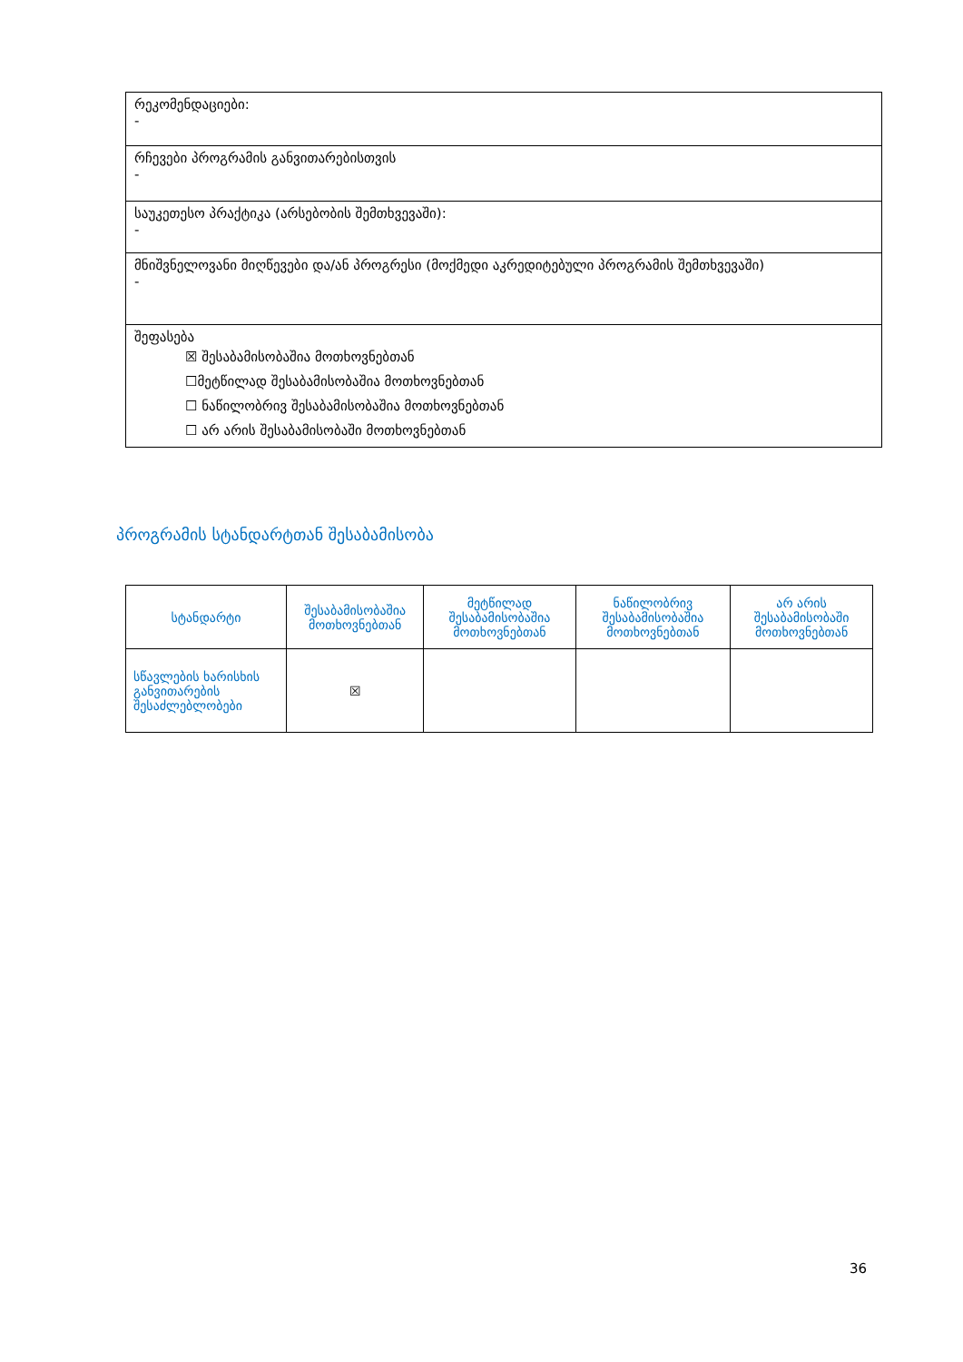| რეკომენდაციები: - |
| რჩევები პროგრამის განვითარებისთვის - |
| საუკეთესო პრაქტიკა (არსებობის შემთხვევაში): - |
| მნიშვნელოვანი მიღწევები და/ან პროგრესი (მოქმედი აკრედიტებული პროგრამის შემთხვევაში) - |
| შეფასება ☒ შესაბამისობაშია მოთხოვნებთან ☐მეტწილად შესაბამისობაშია მოთხოვნებთან ☐ ნაწილობრივ შესაბამისობაშია მოთხოვნებთან ☐ არ არის შესაბამისობაში მოთხოვნებთან |
პროგრამის სტანდარტთან შესაბამისობა
| სტანდარტი | შესაბამისობაშია მოთხოვნებთან | მეტწილად შესაბამისობაშია მოთხოვნებთან | ნაწილობრივ შესაბამისობაშია მოთხოვნებთან | არ არის შესაბამისობაში მოთხოვნებთან |
| --- | --- | --- | --- | --- |
| სწავლების ხარისხის განვითარების შესაძლებლობები | ☒ | | | |
36